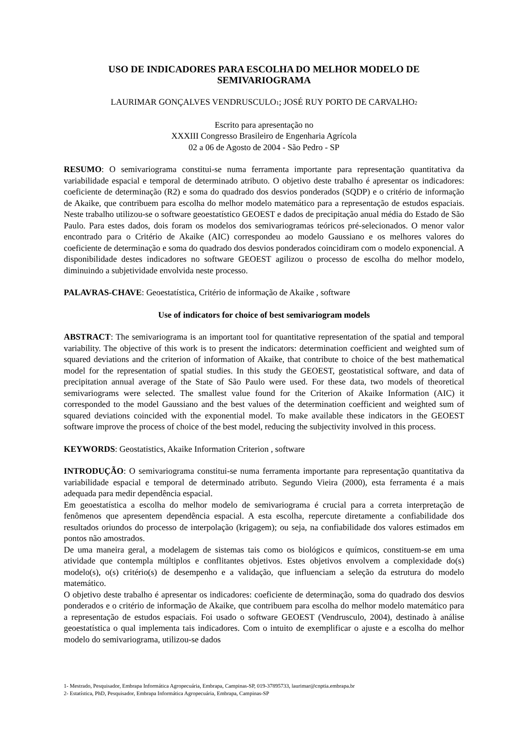USO DE INDICADORES PARA ESCOLHA DO MELHOR MODELO DE
SEMIVARIOGRAMA
LAURIMAR GONÇALVES VENDRUSCULO<sub>1</sub>; JOSÉ RUY PORTO DE CARVALHO<sub>2</sub>
Escrito para apresentação no
XXXIII Congresso Brasileiro de Engenharia Agrícola
02 a 06 de Agosto de 2004 - São Pedro - SP
RESUMO: O semivariograma constitui-se numa ferramenta importante para representação quantitativa da variabilidade espacial e temporal de determinado atributo. O objetivo deste trabalho é apresentar os indicadores: coeficiente de determinação (R2) e soma do quadrado dos desvios ponderados (SQDP) e o critério de informação de Akaike, que contribuem para escolha do melhor modelo matemático para a representação de estudos espaciais. Neste trabalho utilizou-se o software geoestatístico GEOEST e dados de precipitação anual média do Estado de São Paulo. Para estes dados, dois foram os modelos dos semivariogramas teóricos pré-selecionados. O menor valor encontrado para o Critério de Akaike (AIC) correspondeu ao modelo Gaussiano e os melhores valores do coeficiente de determinação e soma do quadrado dos desvios ponderados coincidiram com o modelo exponencial. A disponibilidade destes indicadores no software GEOEST agilizou o processo de escolha do melhor modelo, diminuindo a subjetividade envolvida neste processo.
PALAVRAS-CHAVE: Geoestatística, Critério de informação de Akaike , software
Use of indicators for choice of best semivariogram models
ABSTRACT: The semivariograma is an important tool for quantitative representation of the spatial and temporal variability. The objective of this work is to present the indicators: determination coefficient and weighted sum of squared deviations and the criterion of information of Akaike, that contribute to choice of the best mathematical model for the representation of spatial studies. In this study the GEOEST, geostatistical software, and data of precipitation annual average of the State of São Paulo were used. For these data, two models of theoretical semivariograms were selected. The smallest value found for the Criterion of Akaike Information (AIC) it corresponded to the model Gaussiano and the best values of the determination coefficient and weighted sum of squared deviations coincided with the exponential model. To make available these indicators in the GEOEST software improve the process of choice of the best model, reducing the subjectivity involved in this process.
KEYWORDS: Geostatistics, Akaike Information Criterion , software
INTRODUÇÃO: O semivariograma constitui-se numa ferramenta importante para representação quantitativa da variabilidade espacial e temporal de determinado atributo. Segundo Vieira (2000), esta ferramenta é a mais adequada para medir dependência espacial.
Em geoestatística a escolha do melhor modelo de semivariograma é crucial para a correta interpretação de fenômenos que apresentem dependência espacial. A esta escolha, repercute diretamente a confiabilidade dos resultados oriundos do processo de interpolação (krigagem); ou seja, na confiabilidade dos valores estimados em pontos não amostrados.
De uma maneira geral, a modelagem de sistemas tais como os biológicos e químicos, constituem-se em uma atividade que contempla múltiplos e conflitantes objetivos. Estes objetivos envolvem a complexidade do(s) modelo(s), o(s) critério(s) de desempenho e a validação, que influenciam a seleção da estrutura do modelo matemático.
O objetivo deste trabalho é apresentar os indicadores: coeficiente de determinação, soma do quadrado dos desvios ponderados e o critério de informação de Akaike, que contribuem para escolha do melhor modelo matemático para a representação de estudos espaciais. Foi usado o software GEOEST (Vendrusculo, 2004), destinado à análise geoestatística o qual implementa tais indicadores. Com o intuito de exemplificar o ajuste e a escolha do melhor modelo do semivariograma, utilizou-se dados
1- Mestrado, Pesquisador, Embrapa Informática Agropecuária, Embrapa, Campinas-SP, 019-37895733, laurimar@cnptia.embrapa.br
2- Estatística, PhD, Pesquisador, Embrapa Informática Agropecuária, Embrapa, Campinas-SP